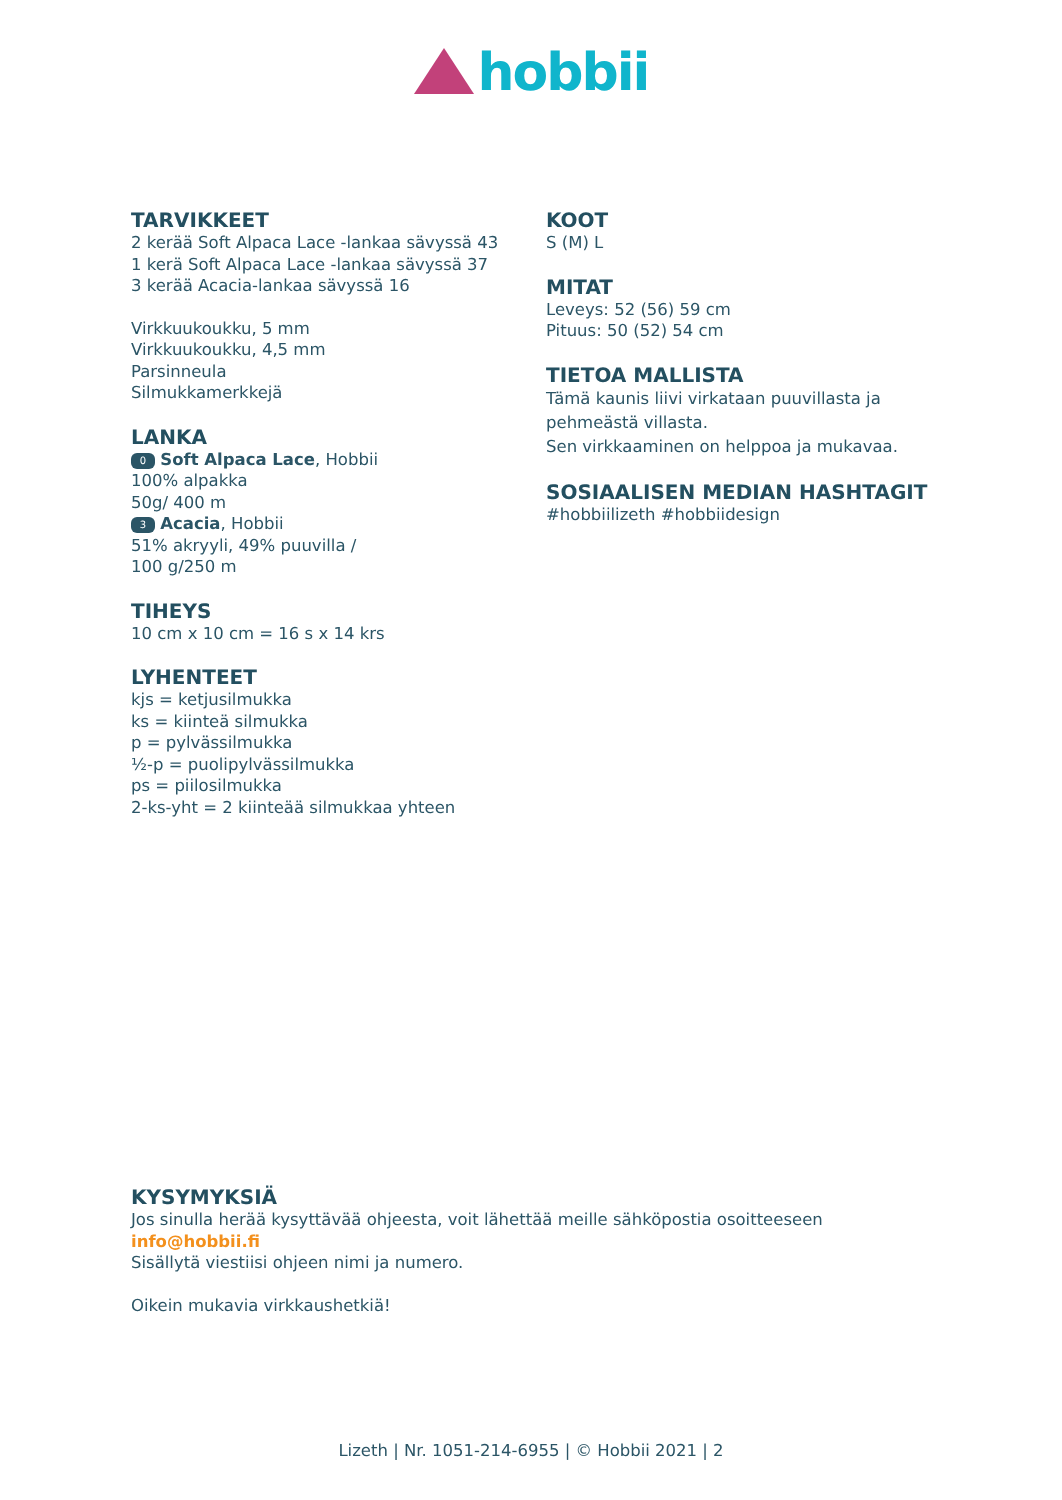hobbii
TARVIKKEET
2 kerää Soft Alpaca Lace -lankaa sävyssä 43
1 kerä Soft Alpaca Lace -lankaa sävyssä 37
3 kerää Acacia-lankaa sävyssä 16
Virkkuukoukku, 5 mm
Virkkuukoukku, 4,5 mm
Parsinneula
Silmukkamerkkejä
LANKA
0 Soft Alpaca Lace, Hobbii
100% alpakka
50g/ 400 m
3 Acacia, Hobbii
51% akryyli, 49% puuvilla /
100 g/250 m
TIHEYS
10 cm x 10 cm = 16 s x 14 krs
LYHENTEET
kjs = ketjusilmukka
ks = kiinteä silmukka
p = pylvässilmukka
½-p = puolipylvässilmukka
ps = piilosilmukka
2-ks-yht = 2 kiinteää silmukkaa yhteen
KOOT
S (M) L
MITAT
Leveys: 52 (56) 59 cm
Pituus: 50 (52) 54 cm
TIETOA MALLISTA
Tämä kaunis liivi virkataan puuvillasta ja pehmeästä villasta.
Sen virkkaaminen on helppoa ja mukavaa.
SOSIAALISEN MEDIAN HASHTAGIT
#hobbiilizeth #hobbiidesign
KYSYMYKSIÄ
Jos sinulla herää kysyttävää ohjeesta, voit lähettää meille sähköpostia osoitteeseen
info@hobbii.fi
Sisällytä viestiisi ohjeen nimi ja numero.
Oikein mukavia virkkaushetkiä!
Lizeth | Nr. 1051-214-6955 | © Hobbii 2021 | 2